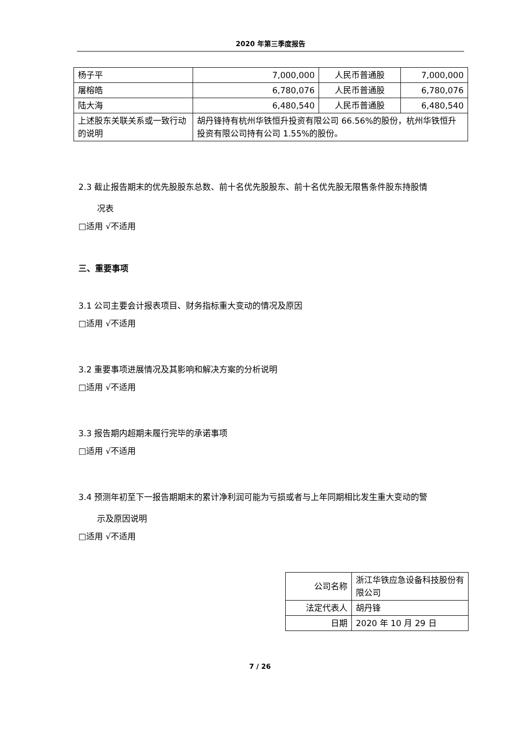2020 年第三季度报告
| 杨子平 | 7,000,000 | 人民币普通股 | 7,000,000 |
| 屠榕皓 | 6,780,076 | 人民币普通股 | 6,780,076 |
| 陆大海 | 6,480,540 | 人民币普通股 | 6,480,540 |
| 上述股东关联关系或一致行动的说明 | 胡丹锋持有杭州华铁恒升投资有限公司 66.56%的股份，杭州华铁恒升投资有限公司持有公司 1.55%的股份。 | | |
2.3 截止报告期末的优先股股东总数、前十名优先股股东、前十名优先股无限售条件股东持股情
况表
□适用 √不适用
三、重要事项
3.1 公司主要会计报表项目、财务指标重大变动的情况及原因
□适用 √不适用
3.2 重要事项进展情况及其影响和解决方案的分析说明
□适用 √不适用
3.3 报告期内超期未履行完毕的承诺事项
□适用 √不适用
3.4 预测年初至下一报告期期末的累计净利润可能为亏损或者与上年同期相比发生重大变动的警
示及原因说明
□适用 √不适用
| 公司名称 | 浙江华铁应急设备科技股份有限公司 |
| 法定代表人 | 胡丹锋 |
| 日期 | 2020 年 10 月 29 日 |
7 / 26